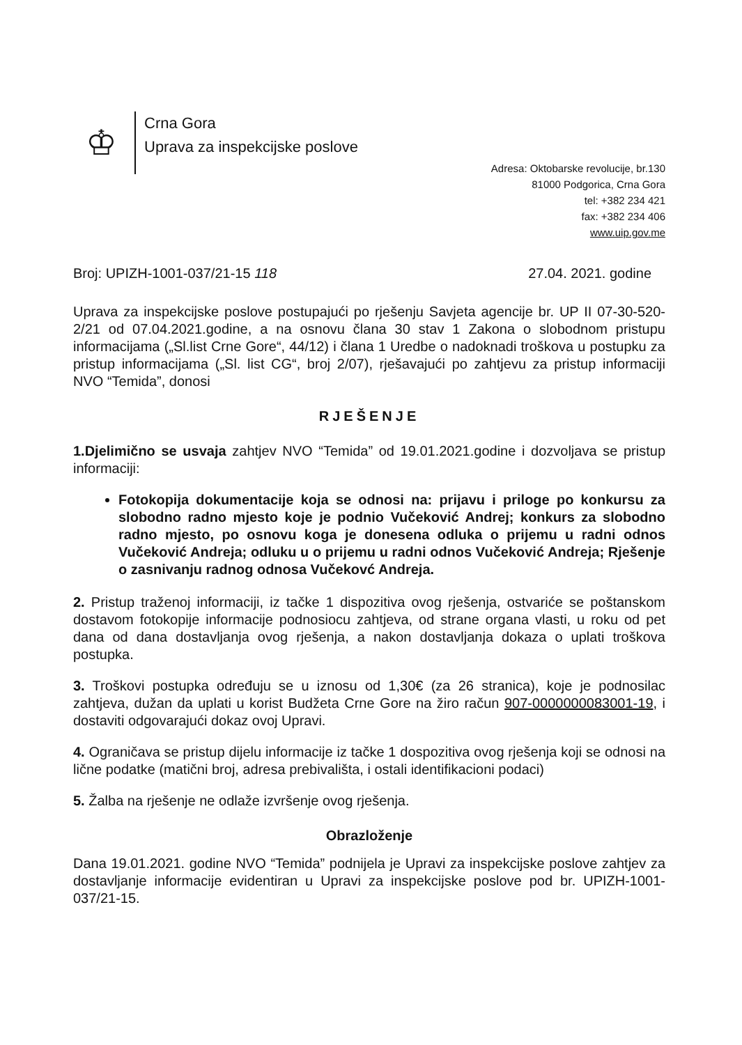♔
Crna Gora
Uprava za inspekcijske poslove
Adresa: Oktobarske revolucije, br.130
81000 Podgorica, Crna Gora
tel: +382 234 421
fax: +382 234 406
www.uip.gov.me
Broj: UPIZH-1001-037/21-15 118 27.04. 2021. godine
Uprava za inspekcijske poslove postupajući po rješenju Savjeta agencije br. UP II 07-30-520-2/21 od 07.04.2021.godine, a na osnovu člana 30 stav 1 Zakona o slobodnom pristupu informacijama („Sl.list Crne Gore“, 44/12) i člana 1 Uredbe o nadoknadi troškova u postupku za pristup informacijama („Sl. list CG“, broj 2/07), rješavajući po zahtjevu za pristup informaciji NVO “Temida”, donosi
RJEŠENJE
1.Djelimično se usvaja zahtjev NVO “Temida” od 19.01.2021.godine i dozvoljava se pristup informaciji:
Fotokopija dokumentacije koja se odnosi na: prijavu i priloge po konkursu za slobodno radno mjesto koje je podnio Vučeković Andrej; konkurs za slobodno radno mjesto, po osnovu koga je donesena odluka o prijemu u radni odnos Vučeković Andreja; odluku u o prijemu u radni odnos Vučeković Andreja; Rješenje o zasnivanju radnog odnosa Vučekovć Andreja.
2. Pristup traženoj informaciji, iz tačke 1 dispozitiva ovog rješenja, ostvariće se poštanskom dostavom fotokopije informacije podnosiocu zahtjeva, od strane organa vlasti, u roku od pet dana od dana dostavljanja ovog rješenja, a nakon dostavljanja dokaza o uplati troškova postupka.
3. Troškovi postupka određuju se u iznosu od 1,30€ (za 26 stranica), koje je podnosilac zahtjeva, dužan da uplati u korist Budžeta Crne Gore na žiro račun 907-0000000083001-19, i dostaviti odgovarajući dokaz ovoj Upravi.
4. Ograničava se pristup dijelu informacije iz tačke 1 dospozitiva ovog rješenja koji se odnosi na lične podatke (matični broj, adresa prebivališta, i ostali identifikacioni podaci)
5. Žalba na rješenje ne odlaže izvršenje ovog rješenja.
Obrazloženje
Dana 19.01.2021. godine NVO “Temida” podnijela je Upravi za inspekcijske poslove zahtjev za dostavljanje informacije evidentiran u Upravi za inspekcijske poslove pod br. UPIZH-1001-037/21-15.